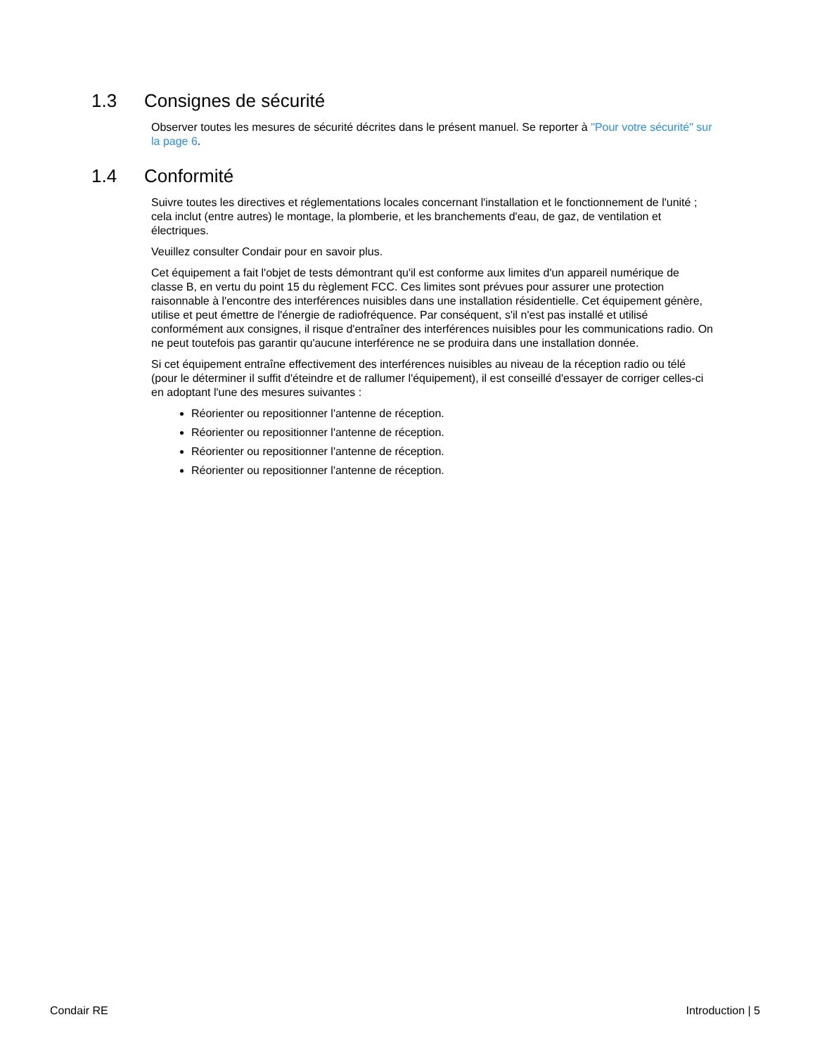1.3 Consignes de sécurité
Observer toutes les mesures de sécurité décrites dans le présent manuel. Se reporter à "Pour votre sécurité" sur la page 6.
1.4 Conformité
Suivre toutes les directives et réglementations locales concernant l'installation et le fonctionnement de l'unité ; cela inclut (entre autres) le montage, la plomberie, et les branchements d'eau, de gaz, de ventilation et électriques.
Veuillez consulter Condair pour en savoir plus.
Cet équipement a fait l'objet de tests démontrant qu'il est conforme aux limites d'un appareil numérique de classe B, en vertu du point 15 du règlement FCC. Ces limites sont prévues pour assurer une protection raisonnable à l'encontre des interférences nuisibles dans une installation résidentielle. Cet équipement génère, utilise et peut émettre de l'énergie de radiofréquence. Par conséquent, s'il n'est pas installé et utilisé conformément aux consignes, il risque d'entraîner des interférences nuisibles pour les communications radio. On ne peut toutefois pas garantir qu'aucune interférence ne se produira dans une installation donnée.
Si cet équipement entraîne effectivement des interférences nuisibles au niveau de la réception radio ou télé (pour le déterminer il suffit d'éteindre et de rallumer l'équipement), il est conseillé d'essayer de corriger celles-ci en adoptant l'une des mesures suivantes :
Réorienter ou repositionner l'antenne de réception.
Réorienter ou repositionner l'antenne de réception.
Réorienter ou repositionner l'antenne de réception.
Réorienter ou repositionner l'antenne de réception.
Condair RE Introduction | 5